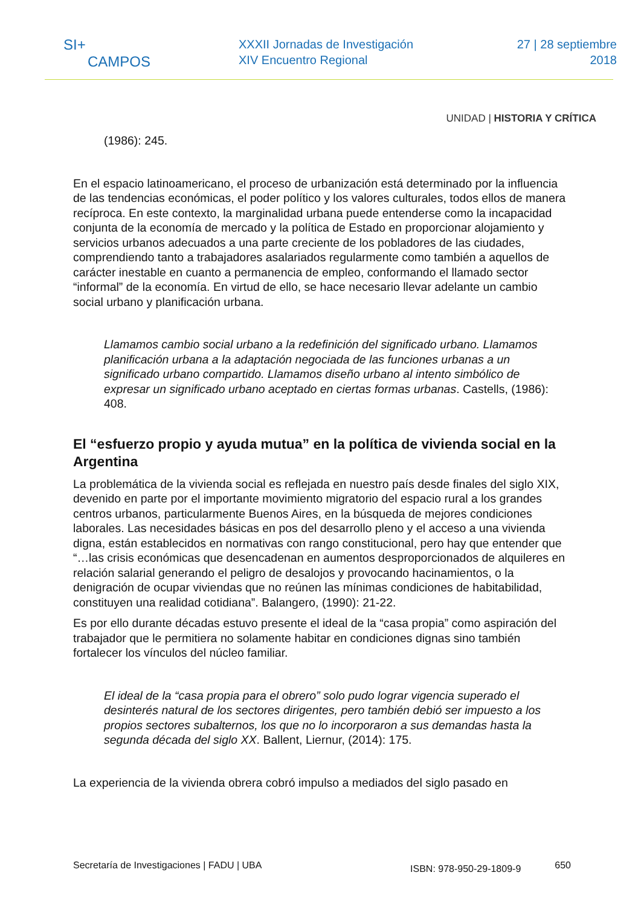SI+
CAMPOS
XXXII Jornadas de Investigación
XIV Encuentro Regional
27 | 28 septiembre
2018
UNIDAD | HISTORIA Y CRÍTICA
(1986): 245.
En el espacio latinoamericano, el proceso de urbanización está determinado por la influencia de las tendencias económicas, el poder político y los valores culturales, todos ellos de manera recíproca. En este contexto, la marginalidad urbana puede entenderse como la incapacidad conjunta de la economía de mercado y la política de Estado en proporcionar alojamiento y servicios urbanos adecuados a una parte creciente de los pobladores de las ciudades, comprendiendo tanto a trabajadores asalariados regularmente como también a aquellos de carácter inestable en cuanto a permanencia de empleo, conformando el llamado sector “informal” de la economía. En virtud de ello, se hace necesario llevar adelante un cambio social urbano y planificación urbana.
Llamamos cambio social urbano a la redefinición del significado urbano. Llamamos planificación urbana a la adaptación negociada de las funciones urbanas a un significado urbano compartido. Llamamos diseño urbano al intento simbólico de expresar un significado urbano aceptado en ciertas formas urbanas. Castells, (1986): 408.
El “esfuerzo propio y ayuda mutua” en la política de vivienda social en la Argentina
La problemática de la vivienda social es reflejada en nuestro país desde finales del siglo XIX, devenido en parte por el importante movimiento migratorio del espacio rural a los grandes centros urbanos, particularmente Buenos Aires, en la búsqueda de mejores condiciones laborales. Las necesidades básicas en pos del desarrollo pleno y el acceso a una vivienda digna, están establecidos en normativas con rango constitucional, pero hay que entender que “…las crisis económicas que desencadenan en aumentos desproporcionados de alquileres en relación salarial generando el peligro de desalojos y provocando hacinamientos, o la denigración de ocupar viviendas que no reúnen las mínimas condiciones de habitabilidad, constituyen una realidad cotidiana”. Balangero, (1990): 21-22.
Es por ello durante décadas estuvo presente el ideal de la “casa propia” como aspiración del trabajador que le permitiera no solamente habitar en condiciones dignas sino también fortalecer los vínculos del núcleo familiar.
El ideal de la “casa propia para el obrero” solo pudo lograr vigencia superado el desinterés natural de los sectores dirigentes, pero también debió ser impuesto a los propios sectores subalternos, los que no lo incorporaron a sus demandas hasta la segunda década del siglo XX. Ballent, Liernur, (2014): 175.
La experiencia de la vivienda obrera cobró impulso a mediados del siglo pasado en
Secretaría de Investigaciones | FADU | UBA ISBN: 978-950-29-1809-9 650